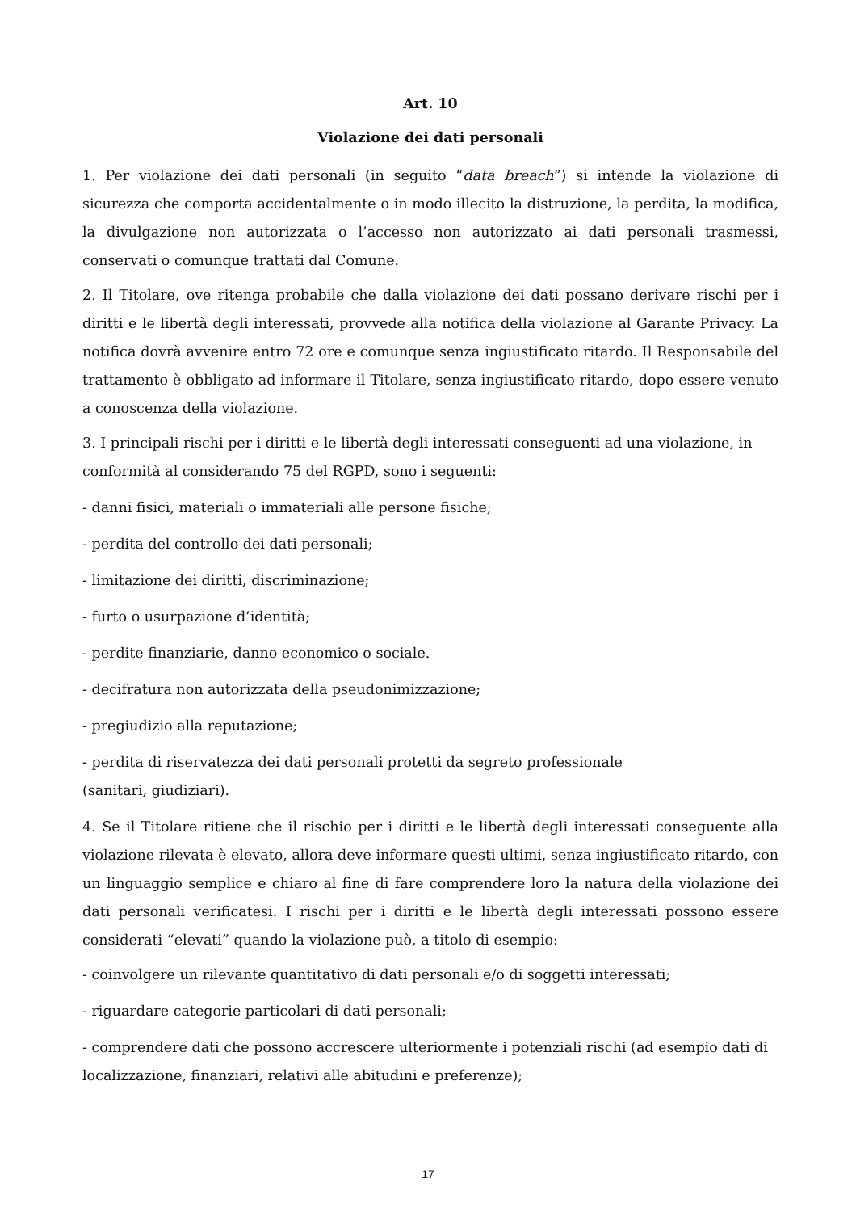Art. 10
Violazione dei dati personali
1. Per violazione dei dati personali (in seguito “data breach”) si intende la violazione di sicurezza che comporta accidentalmente o in modo illecito la distruzione, la perdita, la modifica, la divulgazione non autorizzata o l’accesso non autorizzato ai dati personali trasmessi, conservati o comunque trattati dal Comune.
2. Il Titolare, ove ritenga probabile che dalla violazione dei dati possano derivare rischi per i diritti e le libertà degli interessati, provvede alla notifica della violazione al Garante Privacy. La notifica dovrà avvenire entro 72 ore e comunque senza ingiustificato ritardo. Il Responsabile del trattamento è obbligato ad informare il Titolare, senza ingiustificato ritardo, dopo essere venuto a conoscenza della violazione.
3. I principali rischi per i diritti e le libertà degli interessati conseguenti ad una violazione, in conformità al considerando 75 del RGPD, sono i seguenti:
- danni fisici, materiali o immateriali alle persone fisiche;
- perdita del controllo dei dati personali;
- limitazione dei diritti, discriminazione;
- furto o usurpazione d’identità;
- perdite finanziarie, danno economico o sociale.
- decifratura non autorizzata della pseudonimizzazione;
- pregiudizio alla reputazione;
- perdita di riservatezza dei dati personali protetti da segreto professionale
(sanitari, giudiziari).
4. Se il Titolare ritiene che il rischio per i diritti e le libertà degli interessati conseguente alla violazione rilevata è elevato, allora deve informare questi ultimi, senza ingiustificato ritardo, con un linguaggio semplice e chiaro al fine di fare comprendere loro la natura della violazione dei dati personali verificatesi. I rischi per i diritti e le libertà degli interessati possono essere considerati “elevati” quando la violazione può, a titolo di esempio:
- coinvolgere un rilevante quantitativo di dati personali e/o di soggetti interessati;
- riguardare categorie particolari di dati personali;
- comprendere dati che possono accrescere ulteriormente i potenziali rischi (ad esempio dati di localizzazione, finanziari, relativi alle abitudini e preferenze);
17